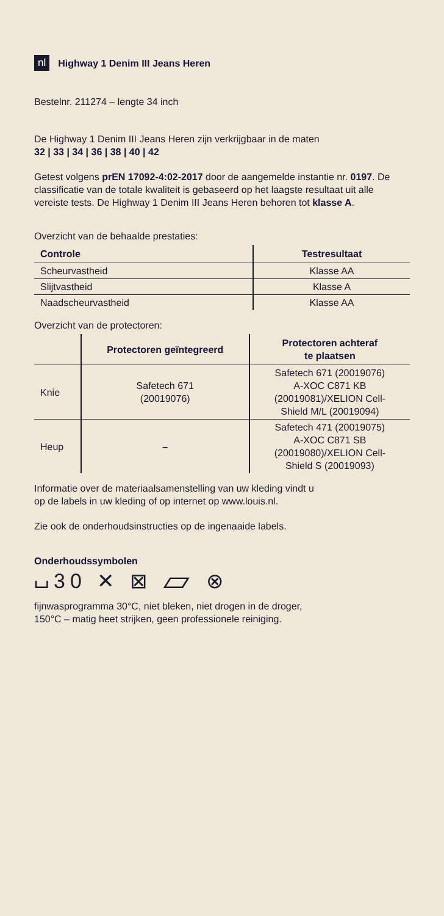nl Highway 1 Denim III Jeans Heren
Bestelnr. 211274 – lengte 34 inch
De Highway 1 Denim III Jeans Heren zijn verkrijgbaar in de maten
32 | 33 | 34 | 36 | 38 | 40 | 42
Getest volgens prEN 17092-4:02-2017 door de aangemelde instantie nr. 0197. De classificatie van de totale kwaliteit is gebaseerd op het laagste resultaat uit alle vereiste tests. De Highway 1 Denim III Jeans Heren behoren tot klasse A.
Overzicht van de behaalde prestaties:
| Controle | Testresultaat |
| --- | --- |
| Scheurvastheid | Klasse AA |
| Slijtvastheid | Klasse A |
| Naadscheurvastheid | Klasse AA |
Overzicht van de protectoren:
| | Protectoren geïntegreerd | Protectoren achteraf te plaatsen |
| --- | --- | --- |
| Knie | Safetech 671 (20019076) | Safetech 671 (20019076) A-XOC C871 KB (20019081)/XELION Cell- Shield M/L (20019094) |
| Heup | – | Safetech 471 (20019075) A-XOC C871 SB (20019080)/XELION Cell- Shield S (20019093) |
Informatie over de materiaalsamenstelling van uw kleding vindt u
op de labels in uw kleding of op internet op www.louis.nl.
Zie ook de onderhoudsinstructies op de ingenaaide labels.
Onderhoudssymbolen
⌴30 ✕ ⊠ ⏥ ⊗
fijnwasprogramma 30°C, niet bleken, niet drogen in de droger,
150°C – matig heet strijken, geen professionele reiniging.